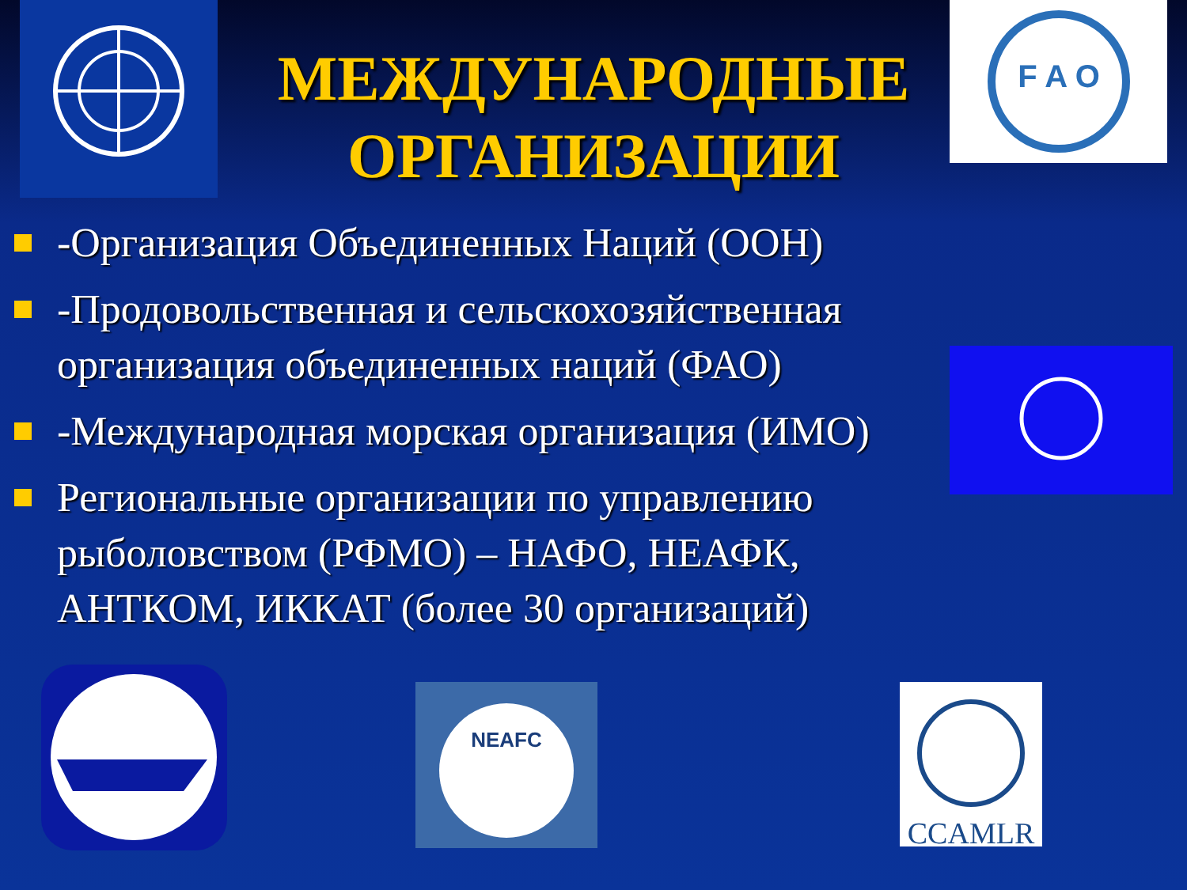F A O
МЕЖДУНАРОДНЫЕ ОРГАНИЗАЦИИ
-Организация Объединенных Наций (ООН)
-Продовольственная и сельскохозяйственная организация объединенных наций (ФАО)
-Международная морская организация (ИМО)
Региональные организации по управлению рыболовством (РФМО) – НАФО, НЕАФК, АНТКОМ, ИККАТ (более 30 организаций)
NEAFC
CCAMLR